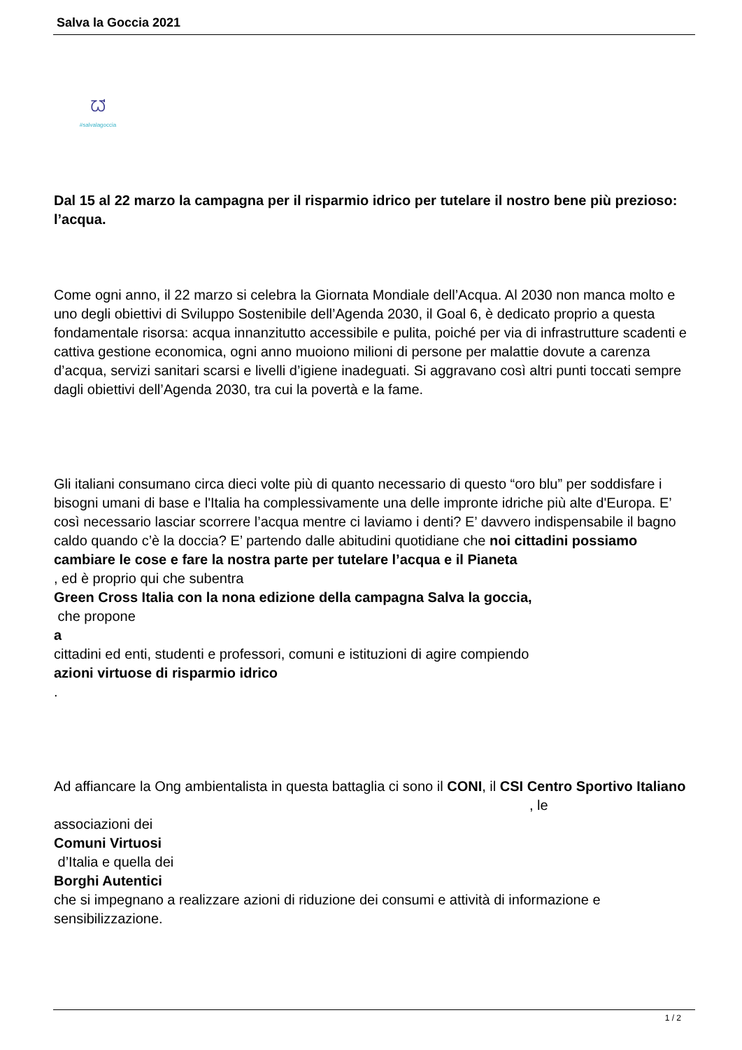Salva la Goccia 2021
ᘺ
#salvalagoccia
Dal 15 al 22 marzo la campagna per il risparmio idrico per tutelare il nostro bene più prezioso: l’acqua.
Come ogni anno, il 22 marzo si celebra la Giornata Mondiale dell’Acqua. Al 2030 non manca molto e uno degli obiettivi di Sviluppo Sostenibile dell’Agenda 2030, il Goal 6, è dedicato proprio a questa fondamentale risorsa: acqua innanzitutto accessibile e pulita, poiché per via di infrastrutture scadenti e cattiva gestione economica, ogni anno muoiono milioni di persone per malattie dovute a carenza d’acqua, servizi sanitari scarsi e livelli d’igiene inadeguati. Si aggravano così altri punti toccati sempre dagli obiettivi dell’Agenda 2030, tra cui la povertà e la fame.
Gli italiani consumano circa dieci volte più di quanto necessario di questo “oro blu” per soddisfare i bisogni umani di base e l'Italia ha complessivamente una delle impronte idriche più alte d'Europa. E’ così necessario lasciar scorrere l’acqua mentre ci laviamo i denti? E’ davvero indispensabile il bagno caldo quando c’è la doccia? E’ partendo dalle abitudini quotidiane che noi cittadini possiamo cambiare le cose e fare la nostra parte per tutelare l’acqua e il Pianeta
, ed è proprio qui che subentra
Green Cross Italia con la nona edizione della campagna Salva la goccia,
che propone
a
cittadini ed enti, studenti e professori, comuni e istituzioni di agire compiendo
azioni virtuose di risparmio idrico
.
Ad affiancare la Ong ambientalista in questa battaglia ci sono il CONI, il CSI Centro Sportivo Italiano , le
associazioni dei
Comuni Virtuosi
d’Italia e quella dei
Borghi Autentici
che si impegnano a realizzare azioni di riduzione dei consumi e attività di informazione e sensibilizzazione.
1 / 2